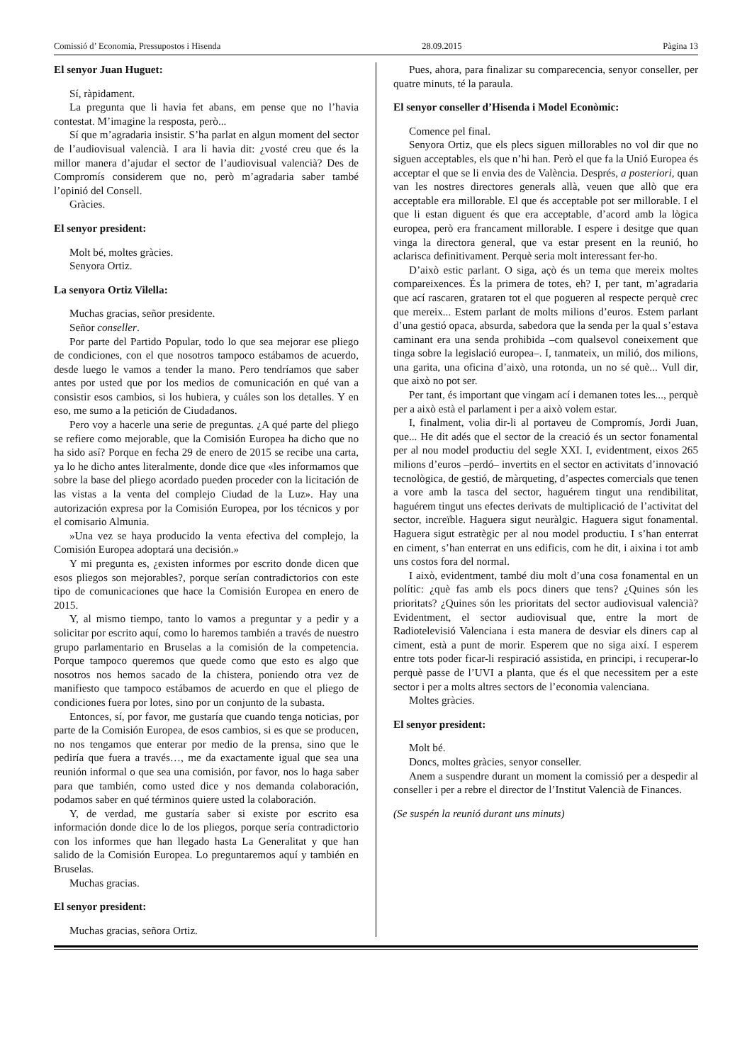Comissió d’ Economia, Pressupostos i Hisenda 28.09.2015 Pàgina 13
El senyor Juan Huguet:
Sí, ràpidament.
La pregunta que li havia fet abans, em pense que no l’havia contestat. M’imagine la resposta, però...
Sí que m’agradaria insistir. S’ha parlat en algun moment del sector de l’audiovisual valencià. I ara li havia dit: ¿vosté creu que és la millor manera d’ajudar el sector de l’audiovisual valencià? Des de Compromís considerem que no, però m’agradaria saber també l’opinió del Consell.
Gràcies.
El senyor president:
Molt bé, moltes gràcies.
Senyora Ortiz.
La senyora Ortiz Vilella:
Muchas gracias, señor presidente.
Señor conseller.
Por parte del Partido Popular, todo lo que sea mejorar ese pliego de condiciones, con el que nosotros tampoco estábamos de acuerdo, desde luego le vamos a tender la mano. Pero tendríamos que saber antes por usted que por los medios de comunicación en qué van a consistir esos cambios, si los hubiera, y cuáles son los detalles. Y en eso, me sumo a la petición de Ciudadanos.
Pero voy a hacerle una serie de preguntas. ¿A qué parte del pliego se refiere como mejorable, que la Comisión Europea ha dicho que no ha sido así? Porque en fecha 29 de enero de 2015 se recibe una carta, ya lo he dicho antes literalmente, donde dice que «les informamos que sobre la base del pliego acordado pueden proceder con la licitación de las vistas a la venta del complejo Ciudad de la Luz». Hay una autorización expresa por la Comisión Europea, por los técnicos y por el comisario Almunia.
»Una vez se haya producido la venta efectiva del complejo, la Comisión Europea adoptará una decisión.»
Y mi pregunta es, ¿existen informes por escrito donde dicen que esos pliegos son mejorables?, porque serían contradictorios con este tipo de comunicaciones que hace la Comisión Europea en enero de 2015.
Y, al mismo tiempo, tanto lo vamos a preguntar y a pedir y a solicitar por escrito aquí, como lo haremos también a través de nuestro grupo parlamentario en Bruselas a la comisión de la competencia. Porque tampoco queremos que quede como que esto es algo que nosotros nos hemos sacado de la chistera, poniendo otra vez de manifiesto que tampoco estábamos de acuerdo en que el pliego de condiciones fuera por lotes, sino por un conjunto de la subasta.
Entonces, sí, por favor, me gustaría que cuando tenga noticias, por parte de la Comisión Europea, de esos cambios, si es que se producen, no nos tengamos que enterar por medio de la prensa, sino que le pediría que fuera a través…, me da exactamente igual que sea una reunión informal o que sea una comisión, por favor, nos lo haga saber para que también, como usted dice y nos demanda colaboración, podamos saber en qué términos quiere usted la colaboración.
Y, de verdad, me gustaría saber si existe por escrito esa información donde dice lo de los pliegos, porque sería contradictorio con los informes que han llegado hasta La Generalitat y que han salido de la Comisión Europea. Lo preguntaremos aquí y también en Bruselas.
Muchas gracias.
El senyor president:
Muchas gracias, señora Ortiz.
Pues, ahora, para finalizar su comparecencia, senyor conseller, per quatre minuts, té la paraula.
El senyor conseller d’Hisenda i Model Econòmic:
Comence pel final.
Senyora Ortiz, que els plecs siguen millorables no vol dir que no siguen acceptables, els que n’hi han. Però el que fa la Unió Europea és acceptar el que se li envia des de València. Després, a posteriori, quan van les nostres directores generals allà, veuen que allò que era acceptable era millorable. El que és acceptable pot ser millorable. I el que li estan diguent és que era acceptable, d’acord amb la lògica europea, però era francament millorable. I espere i desitge que quan vinga la directora general, que va estar present en la reunió, ho aclarisca definitivament. Perquè seria molt interessant fer-ho.
D’això estic parlant. O siga, açò és un tema que mereix moltes compareixences. És la primera de totes, eh? I, per tant, m’agradaria que ací rascaren, grataren tot el que pogueren al respecte perquè crec que mereix... Estem parlant de molts milions d’euros. Estem parlant d’una gestió opaca, absurda, sabedora que la senda per la qual s’estava caminant era una senda prohibida –com qualsevol coneixement que tinga sobre la legislació europea–. I, tanmateix, un milió, dos milions, una garita, una oficina d’això, una rotonda, un no sé què... Vull dir, que això no pot ser.
Per tant, és important que vingam ací i demanen totes les..., perquè per a això està el parlament i per a això volem estar.
I, finalment, volia dir-li al portaveu de Compromís, Jordi Juan, que... He dit adés que el sector de la creació és un sector fonamental per al nou model productiu del segle XXI. I, evidentment, eixos 265 milions d’euros –perdó– invertits en el sector en activitats d’innovació tecnològica, de gestió, de màrqueting, d’aspectes comercials que tenen a vore amb la tasca del sector, haguérem tingut una rendibilitat, haguérem tingut uns efectes derivats de multiplicació de l’activitat del sector, increïble. Haguera sigut neuràlgic. Haguera sigut fonamental. Haguera sigut estratègic per al nou model productiu. I s’han enterrat en ciment, s’han enterrat en uns edificis, com he dit, i aixina i tot amb uns costos fora del normal.
I això, evidentment, també diu molt d’una cosa fonamental en un polític: ¿què fas amb els pocs diners que tens? ¿Quines són les prioritats? ¿Quines són les prioritats del sector audiovisual valencià? Evidentment, el sector audiovisual que, entre la mort de Radiotelevisió Valenciana i esta manera de desviar els diners cap al ciment, està a punt de morir. Esperem que no siga així. I esperem entre tots poder ficar-li respiració assistida, en principi, i recuperar-lo perquè passe de l’UVI a planta, que és el que necessitem per a este sector i per a molts altres sectors de l’economia valenciana.
Moltes gràcies.
El senyor president:
Molt bé.
Doncs, moltes gràcies, senyor conseller.
Anem a suspendre durant un moment la comissió per a despedir al conseller i per a rebre el director de l’Institut Valencià de Finances.
(Se suspén la reunió durant uns minuts)